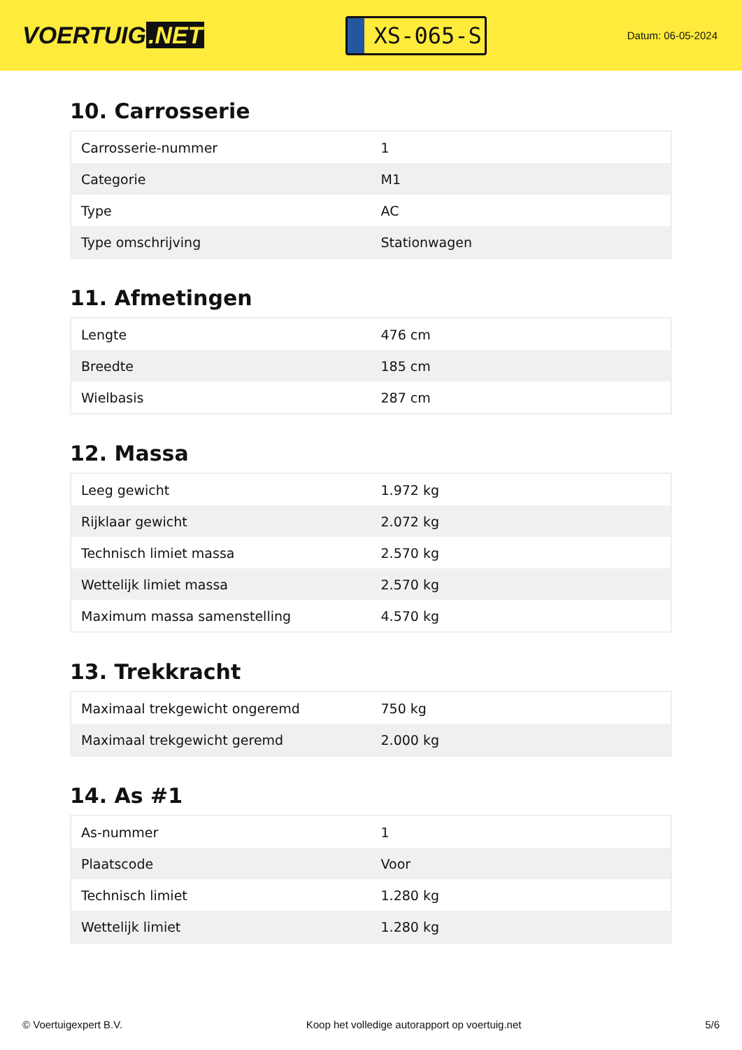VOERTUIG.NET
XS-065-S
Datum: 06-05-2024
10. Carrosserie
| Carrosserie-nummer | 1 |
| Categorie | M1 |
| Type | AC |
| Type omschrijving | Stationwagen |
11. Afmetingen
| Lengte | 476 cm |
| Breedte | 185 cm |
| Wielbasis | 287 cm |
12. Massa
| Leeg gewicht | 1.972 kg |
| Rijklaar gewicht | 2.072 kg |
| Technisch limiet massa | 2.570 kg |
| Wettelijk limiet massa | 2.570 kg |
| Maximum massa samenstelling | 4.570 kg |
13. Trekkracht
| Maximaal trekgewicht ongeremd | 750 kg |
| Maximaal trekgewicht geremd | 2.000 kg |
14. As #1
| As-nummer | 1 |
| Plaatscode | Voor |
| Technisch limiet | 1.280 kg |
| Wettelijk limiet | 1.280 kg |
© Voertuigexpert B.V. Koop het volledige autorapport op voertuig.net 5/6